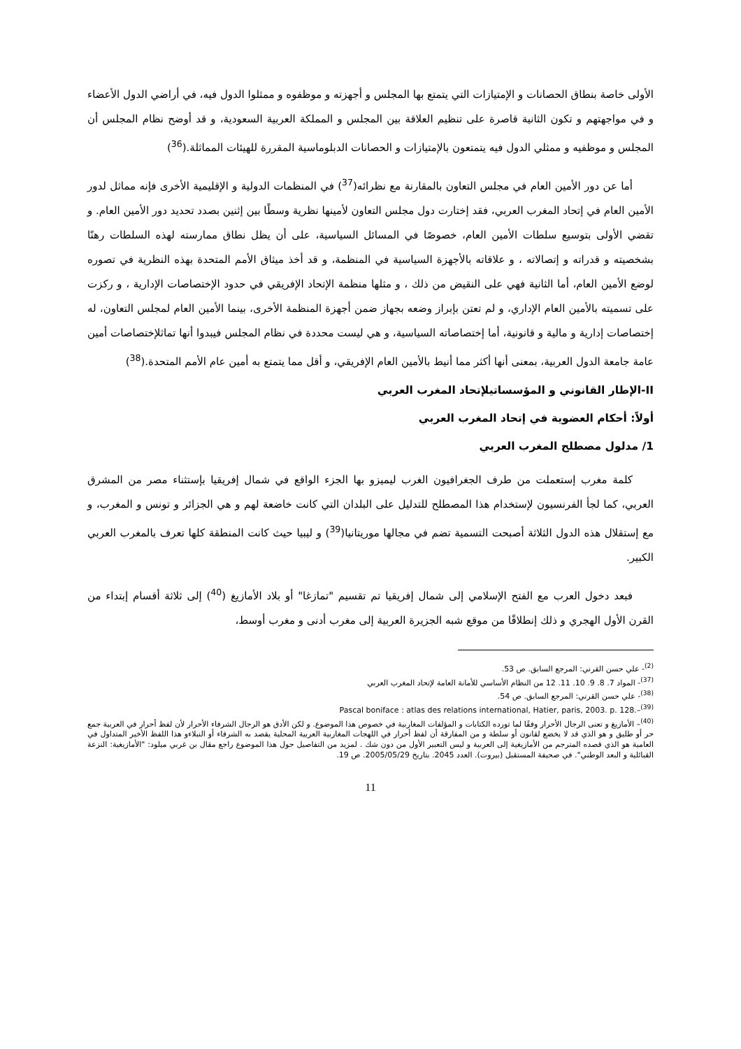الأولى خاصة بنطاق الحصانات و الإمتيازات التي يتمتع بها المجلس و أجهزته و موظفوه و ممثلوا الدول فيه، في أراضي الدول الأعضاء و في مواجهتهم و تكون الثانية قاصرة على تنظيم العلاقة بين المجلس و المملكة العربية السعودية، و قد أوضح نظام المجلس أن المجلس و موظفيه و ممثلي الدول فيه يتمتعون بالإمتيازات و الحصانات الدبلوماسية المقررة للهيئات المماثلة.(<sup>36</sup>)
أما عن دور الأمين العام في مجلس التعاون بالمقارنة مع نظرائه(<sup>37</sup>) في المنظمات الدولية و الإقليمية الأخرى فإنه مماثل لدور الأمين العام في إتحاد المغرب العربي، فقد إختارت دول مجلس التعاون لأمينها نظرية وسطًا بين إثنين بصدد تحديد دور الأمين العام. و تقضي الأولى بتوسيع سلطات الأمين العام، خصوصًا في المسائل السياسية، على أن يظل نطاق ممارسته لهذه السلطات رهنًا بشخصيته و قدراته و إتصالاته ، و علاقاته بالأجهزة السياسية في المنظمة، و قد أخذ ميثاق الأمم المتحدة بهذه النظرية في تصوره لوضع الأمين العام، أما الثانية فهي على النقيض من ذلك ، و مثلها منظمة الإتحاد الإفريقي في حدود الإختصاصات الإدارية ، و ركزت على تسميته بالأمين العام الإداري، و لم تعتن بإبراز وضعه بجهاز ضمن أجهزة المنظمة الأخرى، بينما الأمين العام لمجلس التعاون، له إختصاصات إدارية و مالية و قانونية، أما إختصاصاته السياسية، و هي ليست محددة في نظام المجلس فيبدوا أنها تماثلإختصاصات أمين عامة جامعة الدول العربية، بمعنى أنها أكثر مما أنيط بالأمين العام الإفريقي، و أقل مما يتمتع به أمين عام الأمم المتحدة.(<sup>38</sup>)
II-الإطار القانوني و المؤسساتيلإتحاد المغرب العربي
أولاً: أحكام العضوية في إتحاد المغرب العربي
1/ مدلول مصطلح المغرب العربي
كلمة مغرب إستعملت من طرف الجغرافيون الغرب ليميزو بها الجزء الواقع في شمال إفريقيا بإستثناء مصر من المشرق العربي، كما لجأ الفرنسيون لإستخدام هذا المصطلح للتدليل على البلدان التي كانت خاضعة لهم و هي الجزائر و تونس و المغرب، و مع إستقلال هذه الدول الثلاثة أصبحت التسمية تضم في مجالها موريتانيا(<sup>39</sup>) و ليبيا حيث كانت المنطقة كلها تعرف بالمغرب العربي الكبير.
فبعد دخول العرب مع الفتح الإسلامي إلى شمال إفريقيا تم تقسيم "تمازغا" أو بلاد الأمازيغ (<sup>40</sup>) إلى ثلاثة أقسام إبتداء من القرن الأول الهجري و ذلك إنطلاقًا من موقع شبه الجزيرة العربية إلى مغرب أدنى و مغرب أوسط،
<sup>(2)</sup>- علي حسن القرني: المرجع السابق. ص 53.
<sup>(37)</sup>- المواد 7. 8. 9. 10. 11. 12 من النظام الأساسي للأمانة العامة لإتحاد المغرب العربي
<sup>(38)</sup>- علي حسن القرني: المرجع السابق. ص 54.
Pascal boniface : atlas des relations international, Hatier, paris, 2003. p. 128.–<sup>(39)</sup>
<sup>(40)</sup>– الأمازيغ و تعنى الرجال الأحرار وفقًا لما تورده الكتابات و المؤلفات المغاربية في خصوص هذا الموضوع. و لكن الأدق هو الرجال الشرفاء الأحرار لأن لفظ أحرار في العربية جمع حر أو طليق و هو الذي قد لا يخضع لقانون أو سلطة و من المفارقة أن لفظ أحرار في اللهجات المغاربية العربية المحلية يقصد به الشرفاء أو النبلاءو هذا اللفظ الأخير المتداول في العامية هو الذي قصده المترجم من الأمازيغية إلى العربية و ليس التعبير الأول من دون شك . لمزيد من التفاصيل حول هذا الموضوع راجع مقال بن غربي ميلود: "الأمازيغية: النزعة القبائلية و البعد الوطني". في صحيفة المستقبل (بيروت). العدد 2045. بتاريخ 2005/05/29. ص 19.
11